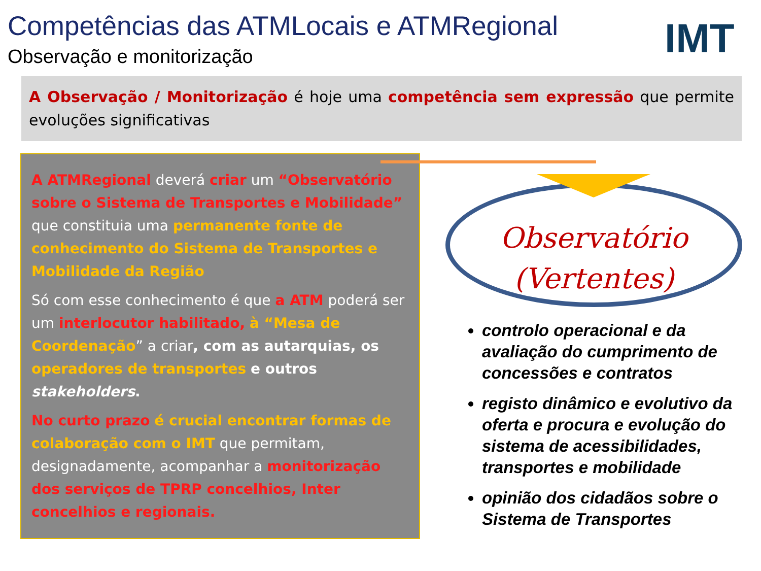Competências das ATMLocais e ATMRegional
Observação e monitorização
IMT
A Observação / Monitorização é hoje uma competência sem expressão que permite evoluções significativas
A ATMRegional deverá criar um “Observatório sobre o Sistema de Transportes e Mobilidade” que constituia uma permanente fonte de conhecimento do Sistema de Transportes e Mobilidade da Região
Só com esse conhecimento é que a ATM poderá ser um interlocutor habilitado, à “Mesa de Coordenação” a criar, com as autarquias, os operadores de transportes e outros stakeholders.
No curto prazo é crucial encontrar formas de colaboração com o IMT que permitam, designadamente, acompanhar a monitorização dos serviços de TPRP concelhios, Inter concelhios e regionais.
Observatório
(Vertentes)
controlo operacional e da avaliação do cumprimento de concessões e contratos
registo dinâmico e evolutivo da oferta e procura e evolução do sistema de acessibilidades, transportes e mobilidade
opinião dos cidadãos sobre o Sistema de Transportes